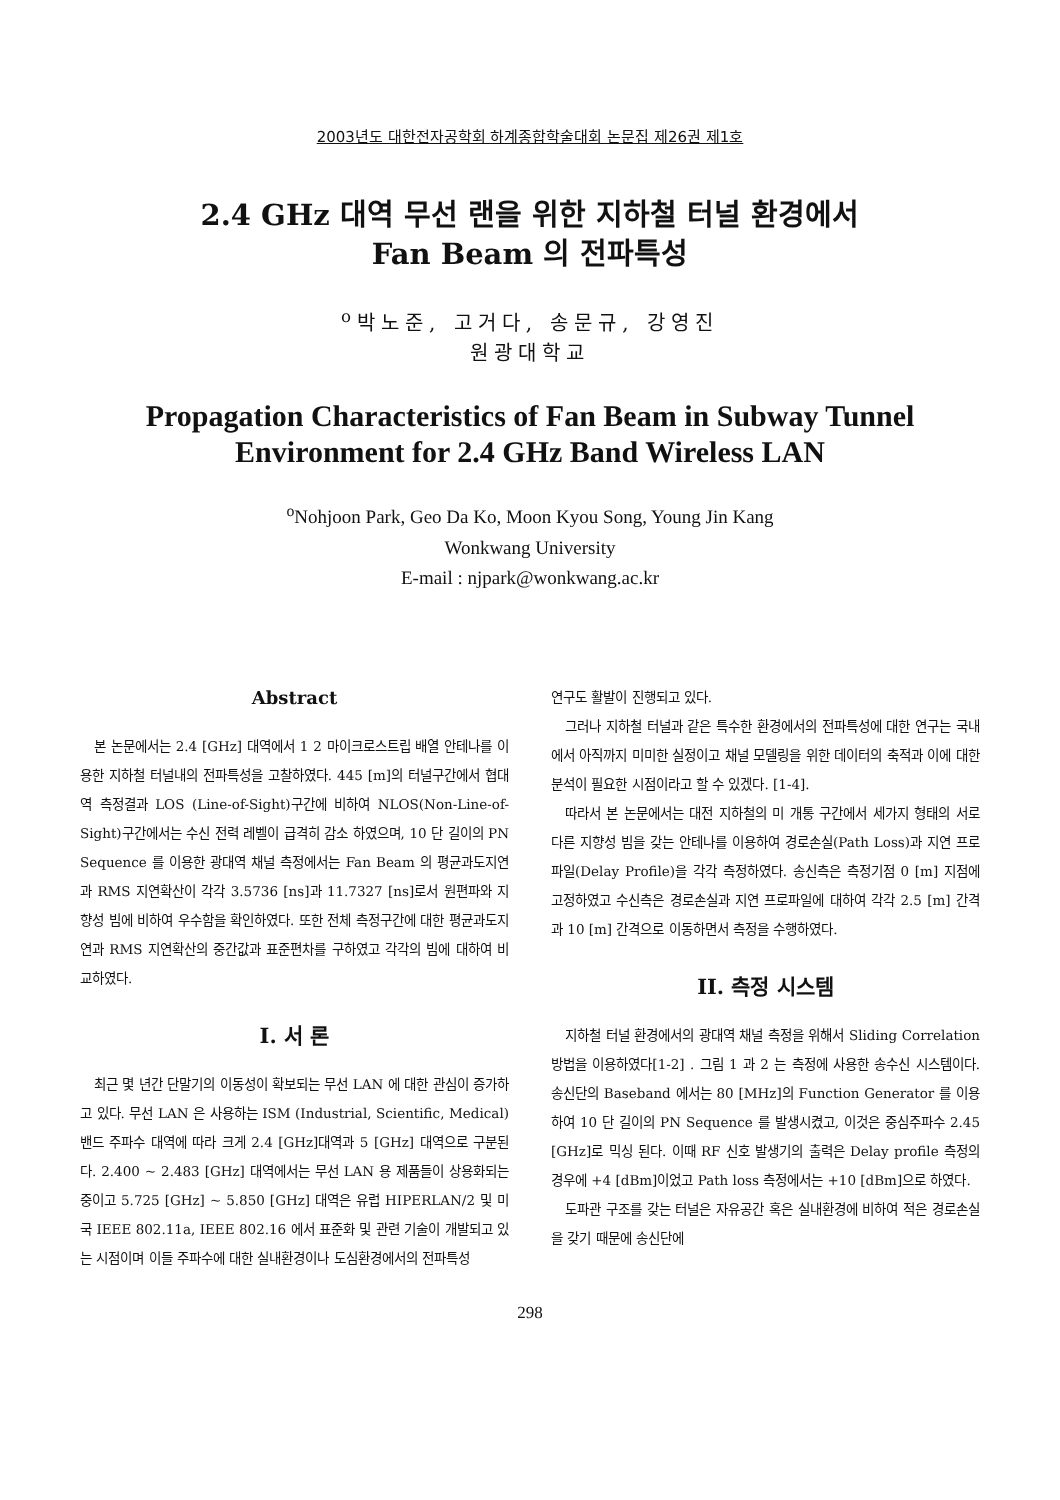2003년도 대한전자공학회 하계종합학술대회 논문집 제26권 제1호
2.4 GHz 대역 무선 랜을 위한 지하철 터널 환경에서
Fan Beam 의 전파특성
<sup>o</sup> 박노준, 고거다, 송문규, 강영진
원광대학교
Propagation Characteristics of Fan Beam in Subway Tunnel
Environment for 2.4 GHz Band Wireless LAN
<sup>o</sup> Nohjoon Park, Geo Da Ko, Moon Kyou Song, Young Jin Kang
Wonkwang University
E-mail : njpark@wonkwang.ac.kr
Abstract
본 논문에서는 2.4 [GHz] 대역에서 1 2 마이크로스트립 배열 안테나를 이용한 지하철 터널내의 전파특성을 고찰하였다. 445 [m]의 터널구간에서 협대역 측정결과 LOS (Line-of-Sight)구간에 비하여 NLOS(Non-Line-of-Sight)구간에서는 수신 전력 레벨이 급격히 감소 하였으며, 10 단 길이의 PN Sequence 를 이용한 광대역 채널 측정에서는 Fan Beam 의 평균과도지연과 RMS 지연확산이 각각 3.5736 [ns]과 11.7327 [ns]로서 원편파와 지향성 빔에 비하여 우수함을 확인하였다. 또한 전체 측정구간에 대한 평균과도지연과 RMS 지연확산의 중간값과 표준편차를 구하였고 각각의 빔에 대하여 비교하였다.
I. 서 론
최근 몇 년간 단말기의 이동성이 확보되는 무선 LAN 에 대한 관심이 증가하고 있다. 무선 LAN 은 사용하는 ISM (Industrial, Scientific, Medical) 밴드 주파수 대역에 따라 크게 2.4 [GHz]대역과 5 [GHz] 대역으로 구분된다. 2.400 ~ 2.483 [GHz] 대역에서는 무선 LAN 용 제품들이 상용화되는 중이고 5.725 [GHz] ~ 5.850 [GHz] 대역은 유럽 HIPERLAN/2 및 미국 IEEE 802.11a, IEEE 802.16 에서 표준화 및 관련 기술이 개발되고 있는 시점이며 이들 주파수에 대한 실내환경이나 도심환경에서의 전파특성
연구도 활발이 진행되고 있다.
그러나 지하철 터널과 같은 특수한 환경에서의 전파특성에 대한 연구는 국내에서 아직까지 미미한 실정이고 채널 모델링을 위한 데이터의 축적과 이에 대한 분석이 필요한 시점이라고 할 수 있겠다. [1-4].
따라서 본 논문에서는 대전 지하철의 미 개통 구간에서 세가지 형태의 서로 다른 지향성 빔을 갖는 안테나를 이용하여 경로손실(Path Loss)과 지연 프로파일(Delay Profile)을 각각 측정하였다. 송신측은 측정기점 0 [m] 지점에 고정하였고 수신측은 경로손실과 지연 프로파일에 대하여 각각 2.5 [m] 간격과 10 [m] 간격으로 이동하면서 측정을 수행하였다.
II. 측정 시스템
지하철 터널 환경에서의 광대역 채널 측정을 위해서 Sliding Correlation 방법을 이용하였다[1-2] . 그림 1 과 2 는 측정에 사용한 송수신 시스템이다. 송신단의 Baseband 에서는 80 [MHz]의 Function Generator 를 이용하여 10 단 길이의 PN Sequence 를 발생시켰고, 이것은 중심주파수 2.45 [GHz]로 믹싱 된다. 이때 RF 신호 발생기의 출력은 Delay profile 측정의 경우에 +4 [dBm]이었고 Path loss 측정에서는 +10 [dBm]으로 하였다.
도파관 구조를 갖는 터널은 자유공간 혹은 실내환경에 비하여 적은 경로손실을 갖기 때문에 송신단에
298